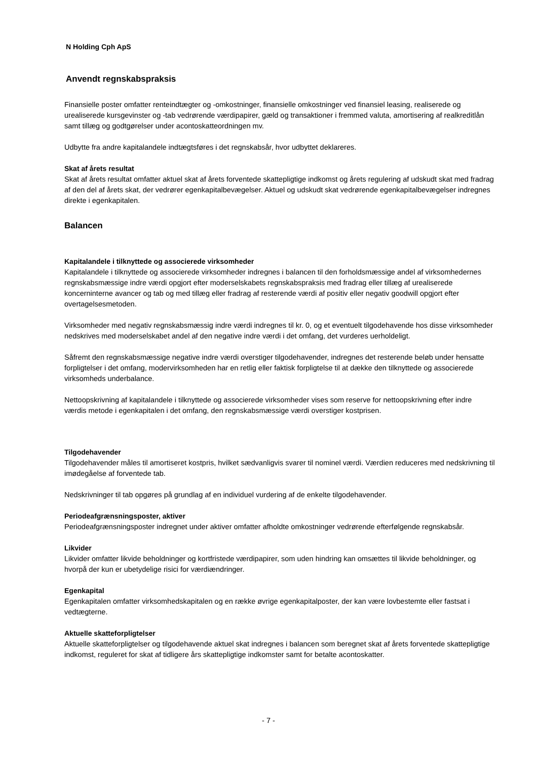N Holding Cph ApS
Anvendt regnskabspraksis
Finansielle poster omfatter renteindtægter og -omkostninger, finansielle omkostninger ved finansiel leasing, realiserede og urealiserede kursgevinster og -tab vedrørende værdipapirer, gæld og transaktioner i fremmed valuta, amortisering af realkreditlån samt tillæg og godtgørelser under acontoskatteordningen mv.
Udbytte fra andre kapitalandele indtægtsføres i det regnskabsår, hvor udbyttet deklareres.
Skat af årets resultat
Skat af årets resultat omfatter aktuel skat af årets forventede skattepligtige indkomst og årets regulering af udskudt skat med fradrag af den del af årets skat, der vedrører egenkapitalbevægelser. Aktuel og udskudt skat vedrørende egenkapitalbevægelser indregnes direkte i egenkapitalen.
Balancen
Kapitalandele i tilknyttede og associerede virksomheder
Kapitalandele i tilknyttede og associerede virksomheder indregnes i balancen til den forholdsmæssige andel af virksomhedernes regnskabsmæssige indre værdi opgjort efter moderselskabets regnskabspraksis med fradrag eller tillæg af urealiserede koncerninterne avancer og tab og med tillæg eller fradrag af resterende værdi af positiv eller negativ goodwill opgjort efter overtagelsesmetoden.
Virksomheder med negativ regnskabsmæssig indre værdi indregnes til kr. 0, og et eventuelt tilgodehavende hos disse virksomheder nedskrives med moderselskabet andel af den negative indre værdi i det omfang, det vurderes uerholdeligt.
Såfremt den regnskabsmæssige negative indre værdi overstiger tilgodehavender, indregnes det resterende beløb under hensatte forpligtelser i det omfang, modervirksomheden har en retlig eller faktisk forpligtelse til at dække den tilknyttede og associerede virksomheds underbalance.
Nettoopskrivning af kapitalandele i tilknyttede og associerede virksomheder vises som reserve for nettoopskrivning efter indre værdis metode i egenkapitalen i det omfang, den regnskabsmæssige værdi overstiger kostprisen.
Tilgodehavender
Tilgodehavender måles til amortiseret kostpris, hvilket sædvanligvis svarer til nominel værdi. Værdien reduceres med nedskrivning til imødegåelse af forventede tab.
Nedskrivninger til tab opgøres på grundlag af en individuel vurdering af de enkelte tilgodehavender.
Periodeafgrænsningsposter, aktiver
Periodeafgrænsningsposter indregnet under aktiver omfatter afholdte omkostninger vedrørende efterfølgende regnskabsår.
Likvider
Likvider omfatter likvide beholdninger og kortfristede værdipapirer, som uden hindring kan omsættes til likvide beholdninger, og hvorpå der kun er ubetydelige risici for værdiændringer.
Egenkapital
Egenkapitalen omfatter virksomhedskapitalen og en række øvrige egenkapitalposter, der kan være lovbestemte eller fastsat i vedtægterne.
Aktuelle skatteforpligtelser
Aktuelle skatteforpligtelser og tilgodehavende aktuel skat indregnes i balancen som beregnet skat af årets forventede skattepligtige indkomst, reguleret for skat af tidligere års skattepligtige indkomster samt for betalte acontoskatter.
- 7 -